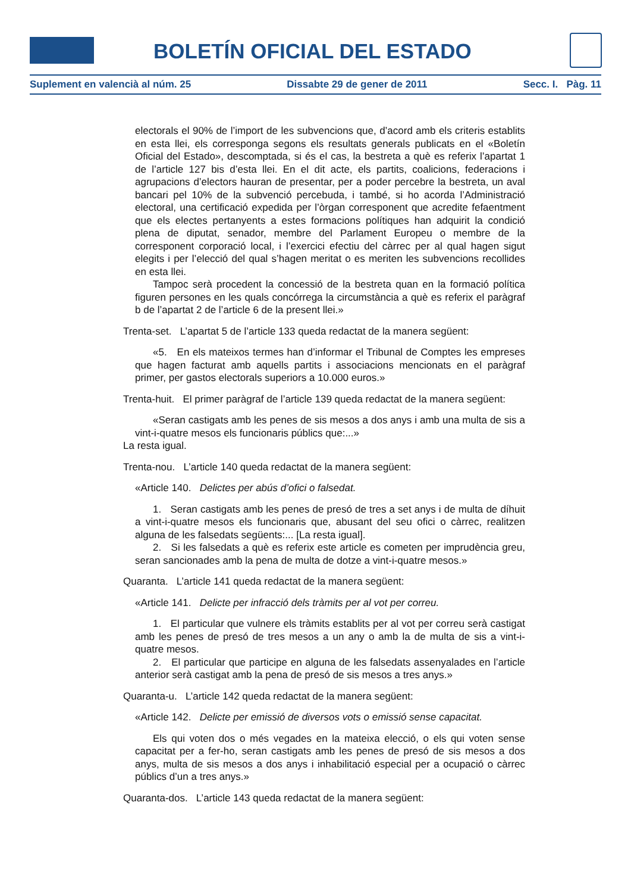BOLETÍN OFICIAL DEL ESTADO
Suplement en valencià al núm. 25 Dissabte 29 de gener de 2011 Secc. I. Pàg. 11
electorals el 90% de l’import de les subvencions que, d’acord amb els criteris establits en esta llei, els corresponga segons els resultats generals publicats en el «Boletín Oficial del Estado», descomptada, si és el cas, la bestreta a què es referix l’apartat 1 de l’article 127 bis d’esta llei. En el dit acte, els partits, coalicions, federacions i agrupacions d’electors hauran de presentar, per a poder percebre la bestreta, un aval bancari pel 10% de la subvenció percebuda, i també, si ho acorda l’Administració electoral, una certificació expedida per l’òrgan corresponent que acredite fefaentment que els electes pertanyents a estes formacions polítiques han adquirit la condició plena de diputat, senador, membre del Parlament Europeu o membre de la corresponent corporació local, i l’exercici efectiu del càrrec per al qual hagen sigut elegits i per l’elecció del qual s’hagen meritat o es meriten les subvencions recollides en esta llei.
Tampoc serà procedent la concessió de la bestreta quan en la formació política figuren persones en les quals concórrega la circumstància a què es referix el paràgraf b de l’apartat 2 de l’article 6 de la present llei.»
Trenta-set. L’apartat 5 de l’article 133 queda redactat de la manera següent:
«5. En els mateixos termes han d’informar el Tribunal de Comptes les empreses que hagen facturat amb aquells partits i associacions mencionats en el paràgraf primer, per gastos electorals superiors a 10.000 euros.»
Trenta-huit. El primer paràgraf de l’article 139 queda redactat de la manera següent:
«Seran castigats amb les penes de sis mesos a dos anys i amb una multa de sis a vint-i-quatre mesos els funcionaris públics que:...»
La resta igual.
Trenta-nou. L’article 140 queda redactat de la manera següent:
«Article 140. Delictes per abús d’ofici o falsedat.
1. Seran castigats amb les penes de presó de tres a set anys i de multa de díhuit a vint-i-quatre mesos els funcionaris que, abusant del seu ofici o càrrec, realitzen alguna de les falsedats següents:... [La resta igual].
2. Si les falsedats a què es referix este article es cometen per imprudència greu, seran sancionades amb la pena de multa de dotze a vint-i-quatre mesos.»
Quaranta. L’article 141 queda redactat de la manera següent:
«Article 141. Delicte per infracció dels tràmits per al vot per correu.
1. El particular que vulnere els tràmits establits per al vot per correu serà castigat amb les penes de presó de tres mesos a un any o amb la de multa de sis a vint-i-quatre mesos.
2. El particular que participe en alguna de les falsedats assenyalades en l’article anterior serà castigat amb la pena de presó de sis mesos a tres anys.»
Quaranta-u. L’article 142 queda redactat de la manera següent:
«Article 142. Delicte per emissió de diversos vots o emissió sense capacitat.
Els qui voten dos o més vegades en la mateixa elecció, o els qui voten sense capacitat per a fer-ho, seran castigats amb les penes de presó de sis mesos a dos anys, multa de sis mesos a dos anys i inhabilitació especial per a ocupació o càrrec públics d’un a tres anys.»
Quaranta-dos. L’article 143 queda redactat de la manera següent: